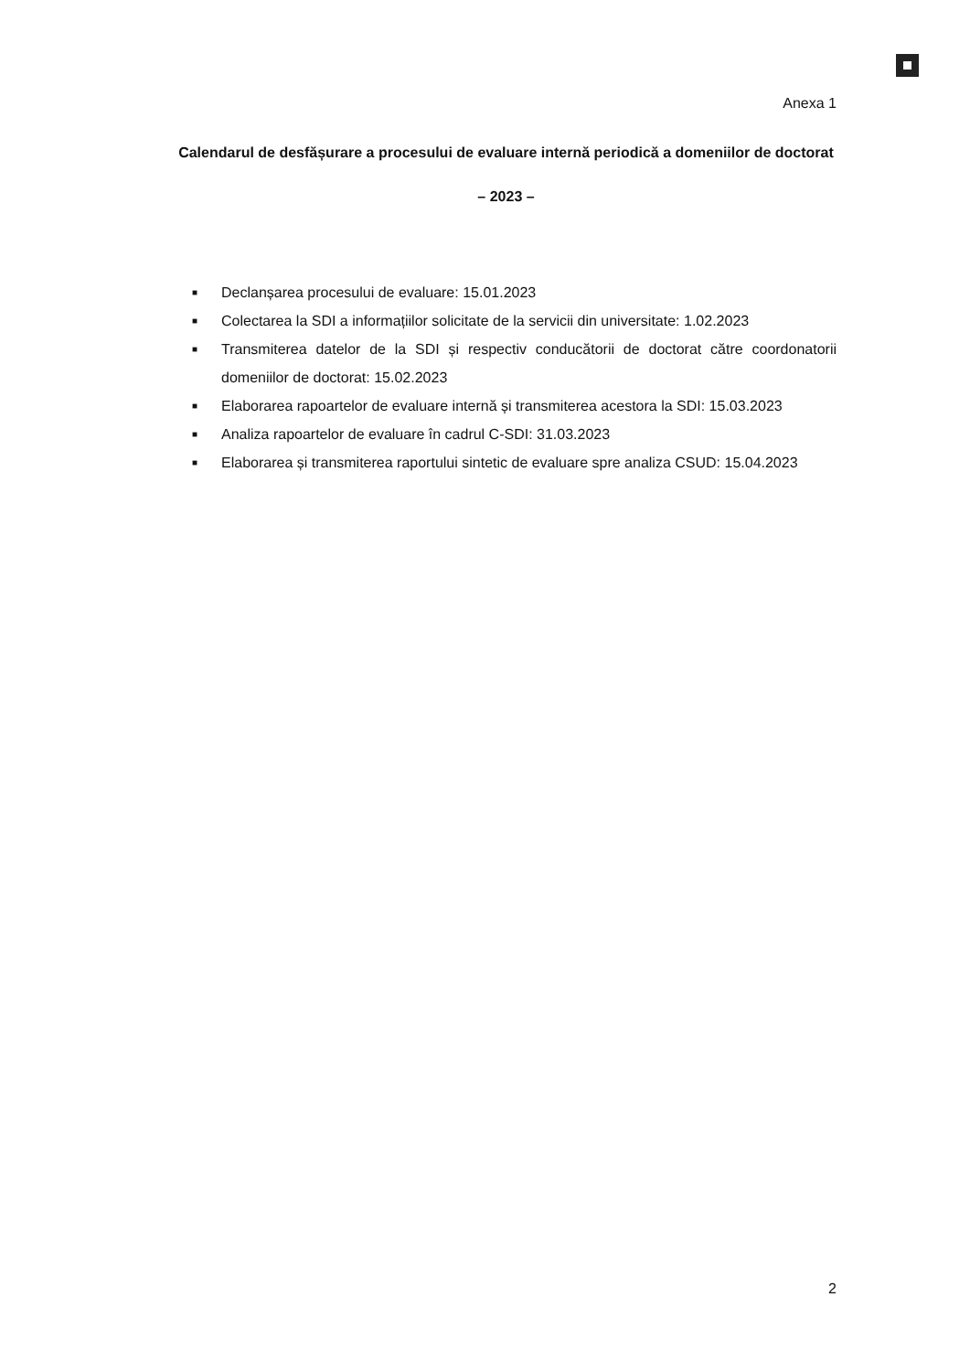Anexa 1
Calendarul de desfășurare a procesului de evaluare internă periodică a domeniilor de doctorat
– 2023 –
■ Declanșarea procesului de evaluare: 15.01.2023
■ Colectarea la SDI a informațiilor solicitate de la servicii din universitate: 1.02.2023
■ Transmiterea datelor de la SDI și respectiv conducătorii de doctorat către coordonatorii domeniilor de doctorat: 15.02.2023
■ Elaborarea rapoartelor de evaluare internă și transmiterea acestora la SDI: 15.03.2023
■ Analiza rapoartelor de evaluare în cadrul C-SDI: 31.03.2023
■ Elaborarea și transmiterea raportului sintetic de evaluare spre analiza CSUD: 15.04.2023
2